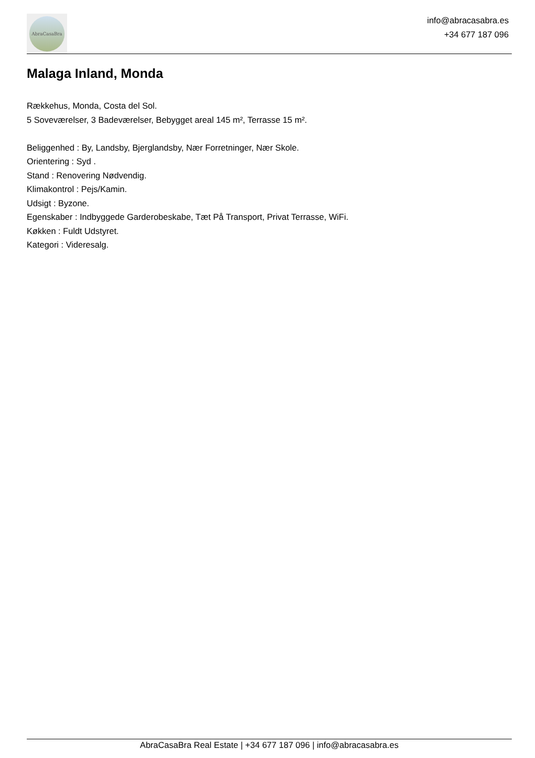AbraCasaBra
info@abracasabra.es
+34 677 187 096
Malaga Inland, Monda
Rækkehus, Monda, Costa del Sol.
5 Soveværelser, 3 Badeværelser, Bebygget areal 145 m², Terrasse 15 m².
Beliggenhed : By, Landsby, Bjerglandsby, Nær Forretninger, Nær Skole.
Orientering : Syd .
Stand : Renovering Nødvendig.
Klimakontrol : Pejs/Kamin.
Udsigt : Byzone.
Egenskaber : Indbyggede Garderobeskabe, Tæt På Transport, Privat Terrasse, WiFi.
Køkken : Fuldt Udstyret.
Kategori : Videresalg.
AbraCasaBra Real Estate | +34 677 187 096 | info@abracasabra.es